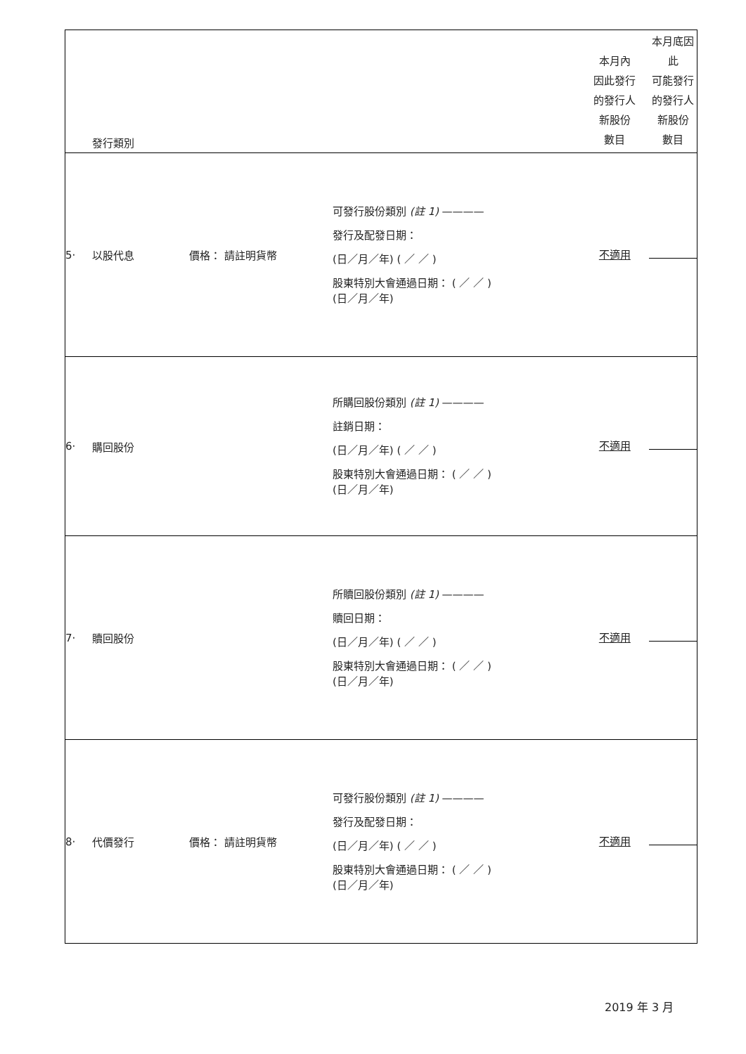| | 發行類別 | | | 本月內 因此發行 的發行人 新股份 數目 | 本月底因此 可能發行 的發行人 新股份 數目 |
| 5· | 以股代息 | 價格： 請註明貨幣 | 可發行股份類別 (註 1) ———— 發行及配發日期： (日／月／年) ( ／ ／ ) 股東特別大會通過日期： ( ／ ／ ) (日／月／年) | 不適用 | |
| 6· | 購回股份 | | 所購回股份類別 (註 1) ———— 註銷日期： (日／月／年) ( ／ ／ ) 股東特別大會通過日期： ( ／ ／ ) (日／月／年) | 不適用 | |
| 7· | 贖回股份 | | 所贖回股份類別 (註 1) ———— 贖回日期： (日／月／年) ( ／ ／ ) 股東特別大會通過日期： ( ／ ／ ) (日／月／年) | 不適用 | |
| 8· | 代價發行 | 價格： 請註明貨幣 | 可發行股份類別 (註 1) ———— 發行及配發日期： (日／月／年) ( ／ ／ ) 股東特別大會通過日期： ( ／ ／ ) (日／月／年) | 不適用 | |
2019 年 3 月